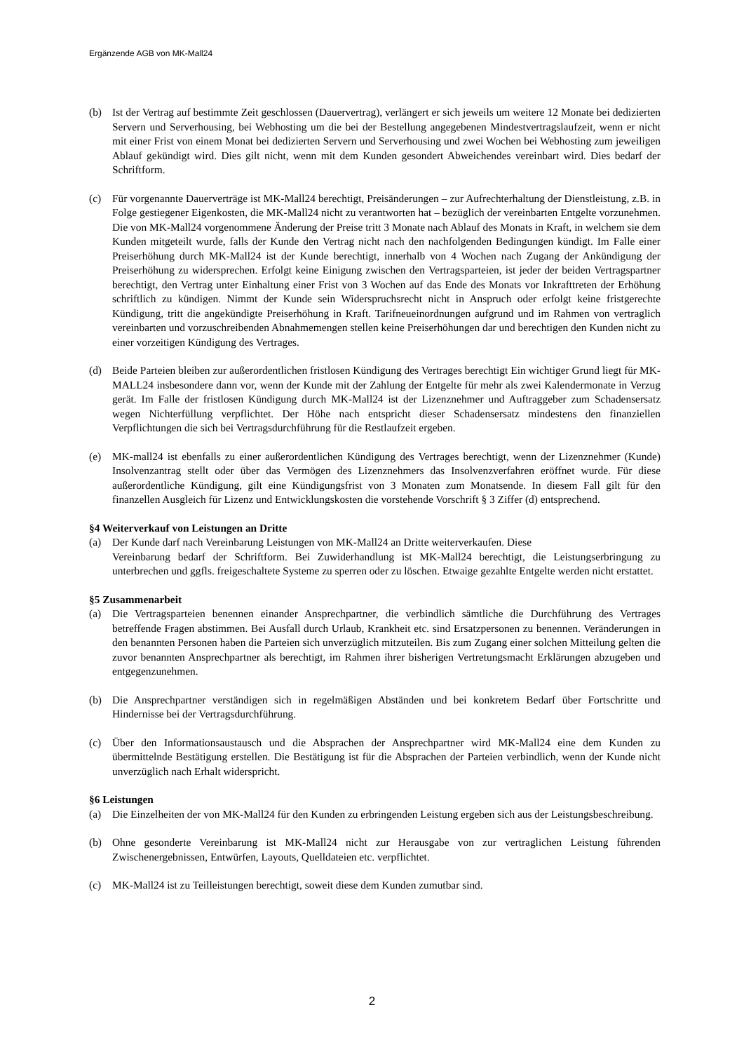Ergänzende AGB von MK-Mall24
(b) Ist der Vertrag auf bestimmte Zeit geschlossen (Dauervertrag), verlängert er sich jeweils um weitere 12 Monate bei dedizierten Servern und Serverhousing, bei Webhosting um die bei der Bestellung angegebenen Mindestvertragslaufzeit, wenn er nicht mit einer Frist von einem Monat bei dedizierten Servern und Serverhousing und zwei Wochen bei Webhosting zum jeweiligen Ablauf gekündigt wird. Dies gilt nicht, wenn mit dem Kunden gesondert Abweichendes vereinbart wird. Dies bedarf der Schriftform.
(c) Für vorgenannte Dauerverträge ist MK-Mall24 berechtigt, Preisänderungen – zur Aufrechterhaltung der Dienstleistung, z.B. in Folge gestiegener Eigenkosten, die MK-Mall24 nicht zu verantworten hat – bezüglich der vereinbarten Entgelte vorzunehmen. Die von MK-Mall24 vorgenommene Änderung der Preise tritt 3 Monate nach Ablauf des Monats in Kraft, in welchem sie dem Kunden mitgeteilt wurde, falls der Kunde den Vertrag nicht nach den nachfolgenden Bedingungen kündigt. Im Falle einer Preiserhöhung durch MK-Mall24 ist der Kunde berechtigt, innerhalb von 4 Wochen nach Zugang der Ankündigung der Preiserhöhung zu widersprechen. Erfolgt keine Einigung zwischen den Vertragsparteien, ist jeder der beiden Vertragspartner berechtigt, den Vertrag unter Einhaltung einer Frist von 3 Wochen auf das Ende des Monats vor Inkrafttreten der Erhöhung schriftlich zu kündigen. Nimmt der Kunde sein Widerspruchsrecht nicht in Anspruch oder erfolgt keine fristgerechte Kündigung, tritt die angekündigte Preiserhöhung in Kraft. Tarifneueinordnungen aufgrund und im Rahmen von vertraglich vereinbarten und vorzuschreibenden Abnahmemengen stellen keine Preiserhöhungen dar und berechtigen den Kunden nicht zu einer vorzeitigen Kündigung des Vertrages.
(d) Beide Parteien bleiben zur außerordentlichen fristlosen Kündigung des Vertrages berechtigt Ein wichtiger Grund liegt für MK-MALL24 insbesondere dann vor, wenn der Kunde mit der Zahlung der Entgelte für mehr als zwei Kalendermonate in Verzug gerät. Im Falle der fristlosen Kündigung durch MK-Mall24 ist der Lizenznehmer und Auftraggeber zum Schadensersatz wegen Nichterfüllung verpflichtet. Der Höhe nach entspricht dieser Schadensersatz mindestens den finanziellen Verpflichtungen die sich bei Vertragsdurchführung für die Restlaufzeit ergeben.
(e) MK-mall24 ist ebenfalls zu einer außerordentlichen Kündigung des Vertrages berechtigt, wenn der Lizenznehmer (Kunde) Insolvenzantrag stellt oder über das Vermögen des Lizenznehmers das Insolvenzverfahren eröffnet wurde. Für diese außerordentliche Kündigung, gilt eine Kündigungsfrist von 3 Monaten zum Monatsende. In diesem Fall gilt für den finanzellen Ausgleich für Lizenz und Entwicklungskosten die vorstehende Vorschrift § 3 Ziffer (d) entsprechend.
§4 Weiterverkauf von Leistungen an Dritte
(a) Der Kunde darf nach Vereinbarung Leistungen von MK-Mall24 an Dritte weiterverkaufen. Diese
Vereinbarung bedarf der Schriftform. Bei Zuwiderhandlung ist MK-Mall24 berechtigt, die Leistungserbringung zu unterbrechen und ggfls. freigeschaltete Systeme zu sperren oder zu löschen. Etwaige gezahlte Entgelte werden nicht erstattet.
§5 Zusammenarbeit
(a) Die Vertragsparteien benennen einander Ansprechpartner, die verbindlich sämtliche die Durchführung des Vertrages betreffende Fragen abstimmen. Bei Ausfall durch Urlaub, Krankheit etc. sind Ersatzpersonen zu benennen. Veränderungen in den benannten Personen haben die Parteien sich unverzüglich mitzuteilen. Bis zum Zugang einer solchen Mitteilung gelten die zuvor benannten Ansprechpartner als berechtigt, im Rahmen ihrer bisherigen Vertretungsmacht Erklärungen abzugeben und entgegenzunehmen.
(b) Die Ansprechpartner verständigen sich in regelmäßigen Abständen und bei konkretem Bedarf über Fortschritte und Hindernisse bei der Vertragsdurchführung.
(c) Über den Informationsaustausch und die Absprachen der Ansprechpartner wird MK-Mall24 eine dem Kunden zu übermittelnde Bestätigung erstellen. Die Bestätigung ist für die Absprachen der Parteien verbindlich, wenn der Kunde nicht unverzüglich nach Erhalt widerspricht.
§6 Leistungen
(a) Die Einzelheiten der von MK-Mall24 für den Kunden zu erbringenden Leistung ergeben sich aus der Leistungsbeschreibung.
(b) Ohne gesonderte Vereinbarung ist MK-Mall24 nicht zur Herausgabe von zur vertraglichen Leistung führenden Zwischenergebnissen, Entwürfen, Layouts, Quelldateien etc. verpflichtet.
(c) MK-Mall24 ist zu Teilleistungen berechtigt, soweit diese dem Kunden zumutbar sind.
2